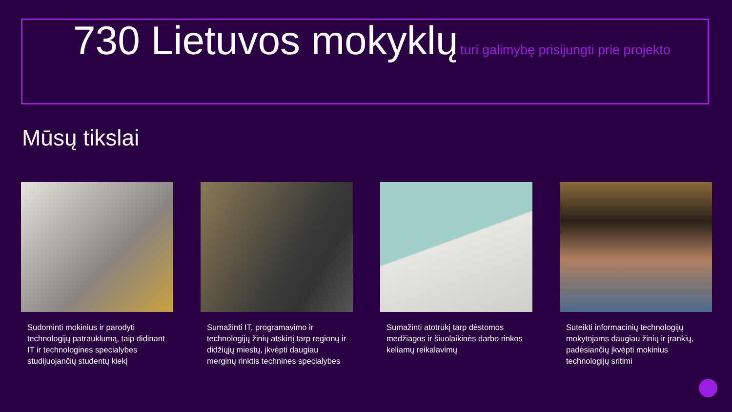730 Lietuvos mokyklų turi galimybę prisijungti prie projekto
Mūsų tikslai
Sudominti mokinius ir parodyti technologijų patrauklumą, taip didinant IT ir technologines specialybes studijuojančių studentų kiekį
Sumažinti IT, programavimo ir technologijų žinių atskirtį tarp regionų ir didžiųjų miestų, įkvėpti daugiau merginų rinktis technines specialybes
Sumažinti atotrūkį tarp dėstomos medžiagos ir šiuolaikinės darbo rinkos keliamų reikalavimų
Suteikti informacinių technologijų mokytojams daugiau žinių ir įrankių, padėsiančių įkvėpti mokinius technologijų sritimi